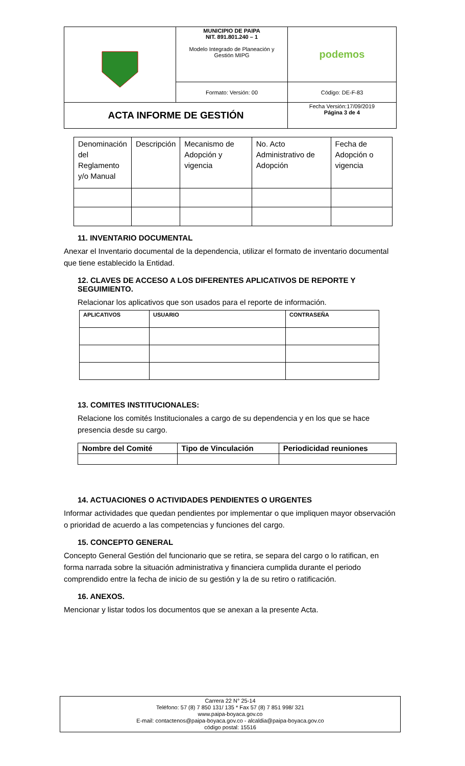| | MUNICIPIO DE PAIPA NIT. 891.801.240 – 1 Modelo Integrado de Planeación y Gestión MIPG | podemos |
| | Formato: Versión: 00 | Código: DE-F-83 |
| ACTA INFORME DE GESTIÓN | | Fecha Versión:17/09/2019 Página 3 de 4 |
| Denominación del Reglamento y/o Manual | Descripción | Mecanismo de Adopción y vigencia | No. Acto Administrativo de Adopción | Fecha de Adopción o vigencia |
11. INVENTARIO DOCUMENTAL
Anexar el Inventario documental de la dependencia, utilizar el formato de inventario documental que tiene establecido la Entidad.
12. CLAVES DE ACCESO A LOS DIFERENTES APLICATIVOS DE REPORTE Y SEGUIMIENTO.
Relacionar los aplicativos que son usados para el reporte de información.
| APLICATIVOS | USUARIO | CONTRASEÑA |
13. COMITES INSTITUCIONALES:
Relacione los comités Institucionales a cargo de su dependencia y en los que se hace presencia desde su cargo.
| Nombre del Comité | Tipo de Vinculación | Periodicidad reuniones |
14. ACTUACIONES O ACTIVIDADES PENDIENTES O URGENTES
Informar actividades que quedan pendientes por implementar o que impliquen mayor observación o prioridad de acuerdo a las competencias y funciones del cargo.
15. CONCEPTO GENERAL
Concepto General Gestión del funcionario que se retira, se separa del cargo o lo ratifican, en forma narrada sobre la situación administrativa y financiera cumplida durante el periodo comprendido entre la fecha de inicio de su gestión y la de su retiro o ratificación.
16. ANEXOS.
Mencionar y listar todos los documentos que se anexan a la presente Acta.
Carrera 22 N° 25-14
Teléfono: 57 (8) 7 850 131/ 135 * Fax 57 (8) 7 851 998/ 321
www.paipa-boyaca.gov.co
E-mail: contactenos@paipa-boyaca.gov.co - alcaldia@paipa-boyaca.gov.co
código postal: 15516